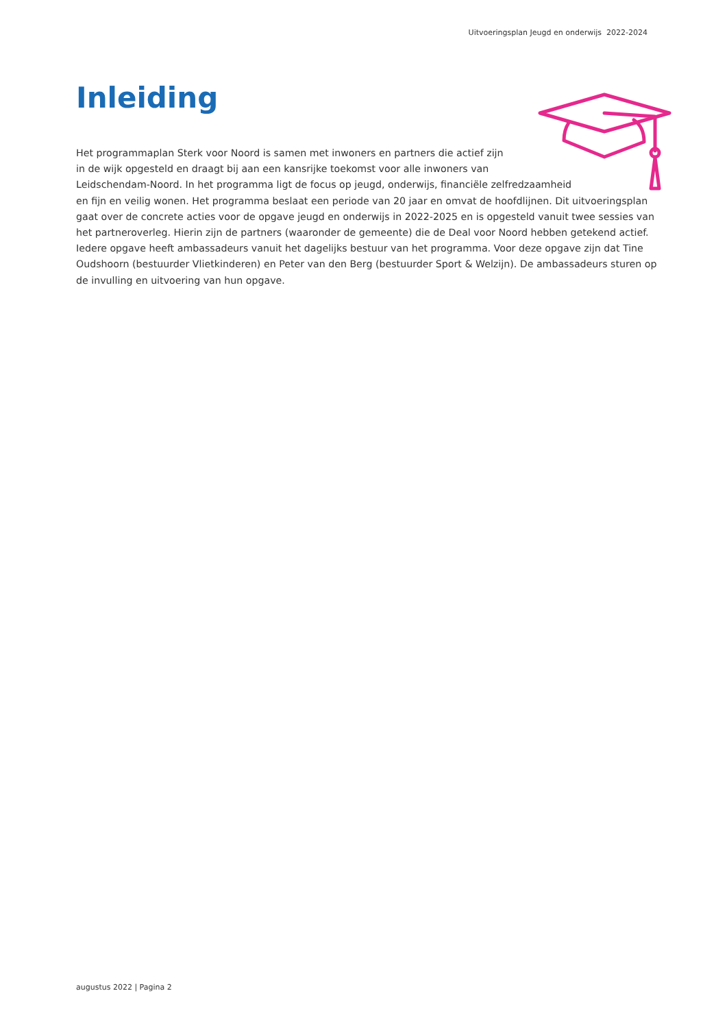Uitvoeringsplan Jeugd en onderwijs 2022-2024
Inleiding
Het programmaplan Sterk voor Noord is samen met inwoners en partners die actief zijn
in de wijk opgesteld en draagt bij aan een kansrijke toekomst voor alle inwoners van
Leidschendam-Noord. In het programma ligt de focus op jeugd, onderwijs, financiële zelfredzaamheid
en fijn en veilig wonen. Het programma beslaat een periode van 20 jaar en omvat de hoofdlijnen. Dit uitvoeringsplan gaat over de concrete acties voor de opgave jeugd en onderwijs in 2022-2025 en is opgesteld vanuit twee sessies van het partneroverleg. Hierin zijn de partners (waaronder de gemeente) die de Deal voor Noord hebben getekend actief. Iedere opgave heeft ambassadeurs vanuit het dagelijks bestuur van het programma. Voor deze opgave zijn dat Tine Oudshoorn (bestuurder Vlietkinderen) en Peter van den Berg (bestuurder Sport & Welzijn). De ambassadeurs sturen op de invulling en uitvoering van hun opgave.
augustus 2022 | Pagina 2